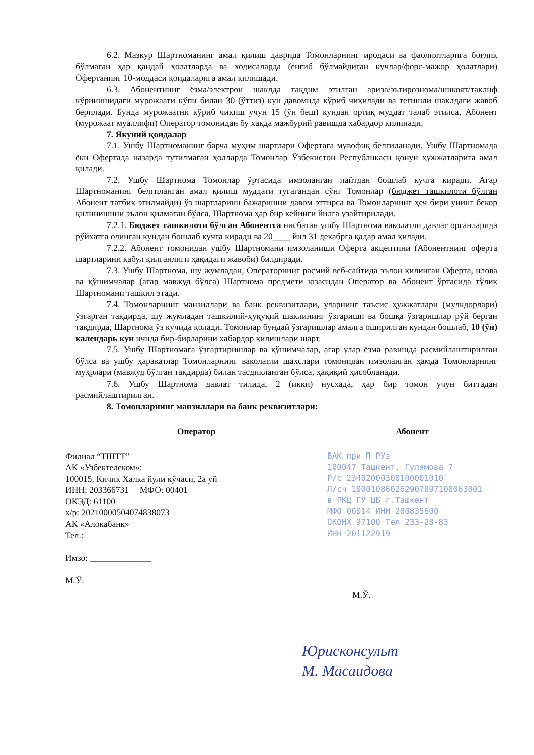6.2. Мазкур Шартноманинг амал қилиш даврида Томонларнинг иродаси ва фаолиятларига боғлиқ бўлмаган ҳар қандай ҳолатларда ва ходисаларда (енгиб бўлмайдиган кучлар/форс-мажор ҳолатлари) Офертанинг 10-моддаси қоидаларига амал қилишади.
6.3. Абонентнинг ёзма/электрон шаклда тақдим этилган ариза/эътирозномa/шикоят/таклиф кўринишидаги мурожаати кўпи билан 30 (ўттиз) кун давомида кўриб чиқилади ва тегишли шаклдаги жавоб берилади. Бунда мурожаатни кўриб чиқиш учун 15 (ўн беш) кундан ортиқ муддат талаб этилса, Абонент (мурожаат муаллифи) Оператор томонидан бу ҳақда мажбурий равишда хабардор қилинади.
7. Якуний қоидалар
7.1. Ушбу Шартноманинг барча муҳим шартлари Офертага мувофиқ белгиланади. Ушбу Шартномада ёки Офертада назарда тутилмаган ҳолларда Томонлар Ўзбекистон Республикаси қонун ҳужжатларига амал қилади.
7.2. Ушбу Шартнома Томонлар ўртасида имзоланган пайтдан бошлаб кучга киради. Агар Шартноманинг белгиланган амал қилиш муддати тугагандан сўнг Томонлар (бюджет ташкилоти бўлган Абонент татбиқ этилмайди) ўз шартларини бажаришни давом эттирса ва Томонларнинг ҳеч бири унинг бекор қилинишини эълон қилмаган бўлса, Шартнома ҳар бир кейинги йилга узайтирилади.
7.2.1. Бюджет ташкилоти бўлган Абонентга нисбатан ушбу Шартнома ваколатли давлат органларида рўйхатга олинган кундан бошлаб кучга киради ва 20____ йил 31 декабрга қадар амал қилади.
7.2.2. Абонент томонидан ушбу Шартномани имзоланиши Оферта акцептини (Абонентнинг оферта шартларини қабул қилганлиги ҳақидаги жавоби) билдиради.
7.3. Ушбу Шартнома, шу жумладан, Операторнинг расмий веб-сайтида эълон қилинган Оферта, илова ва қўшимчалар (агар мавжуд бўлса) Шартнома предмети юзасидан Оператор ва Абонент ўртасида тўлиқ Шартномани ташкил этади.
7.4. Томонларнинг манзиллари ва банк реквизитлари, уларнинг таъсис ҳужжатлари (мулкдорлари) ўзгарган тақдирда, шу жумладан ташкилий-ҳуқуқий шаклининг ўзгариши ва бошқа ўзгаришлар рўй берган тақдирда, Шартнома ўз кучида қолади. Томонлар бундай ўзгаришлар амалга оширилган кундан бошлаб, 10 (ўн) календарь кун ичида бир-бирларини хабардор қилишлари шарт.
7.5. Ушбу Шартномага ўзгартиришлар ва қўшимчалар, агар улар ёзма равишда расмийлаштирилган бўлса ва ушбу ҳаракатлар Томонларнинг ваколатли шахслари томонидан имзоланган ҳамда Томонларнинг муҳрлари (мавжуд бўлган тақдирда) билан тасдиқланган бўлса, ҳақиқий ҳисобланади.
7.6. Ушбу Шартнома давлат тилида, 2 (икки) нусхада, ҳар бир томон учун биттадан расмийлаштирилган.
8. Томонларнинг манзиллари ва банк реквизитлари:
Оператор
Филиал “ТШТТ”
АК «Узбектелеком»:
100015, Кичик Халка йули кўчаси, 2а уй
ИНН: 203366731 МФО: 00401
ОКЭД: 61100
х/р: 20210000504074838073
АК «Алокабанк»
Тел.:
Имзо: ______________
М.Ў.
Абонент
ВАК при П РУз
100047 Ташкент, Гулямова 7
Р/с 23402000300100001010
Л/сч 100010860262907097100063001
в РКЦ ГУ ЦБ г.Ташкент
МФО 00014 ИНН 200835600
ОКОНХ 97100 Тел 233-28-83
ИНН 201122919
М.Ў.
Юрисконсульт
М. Масаидова